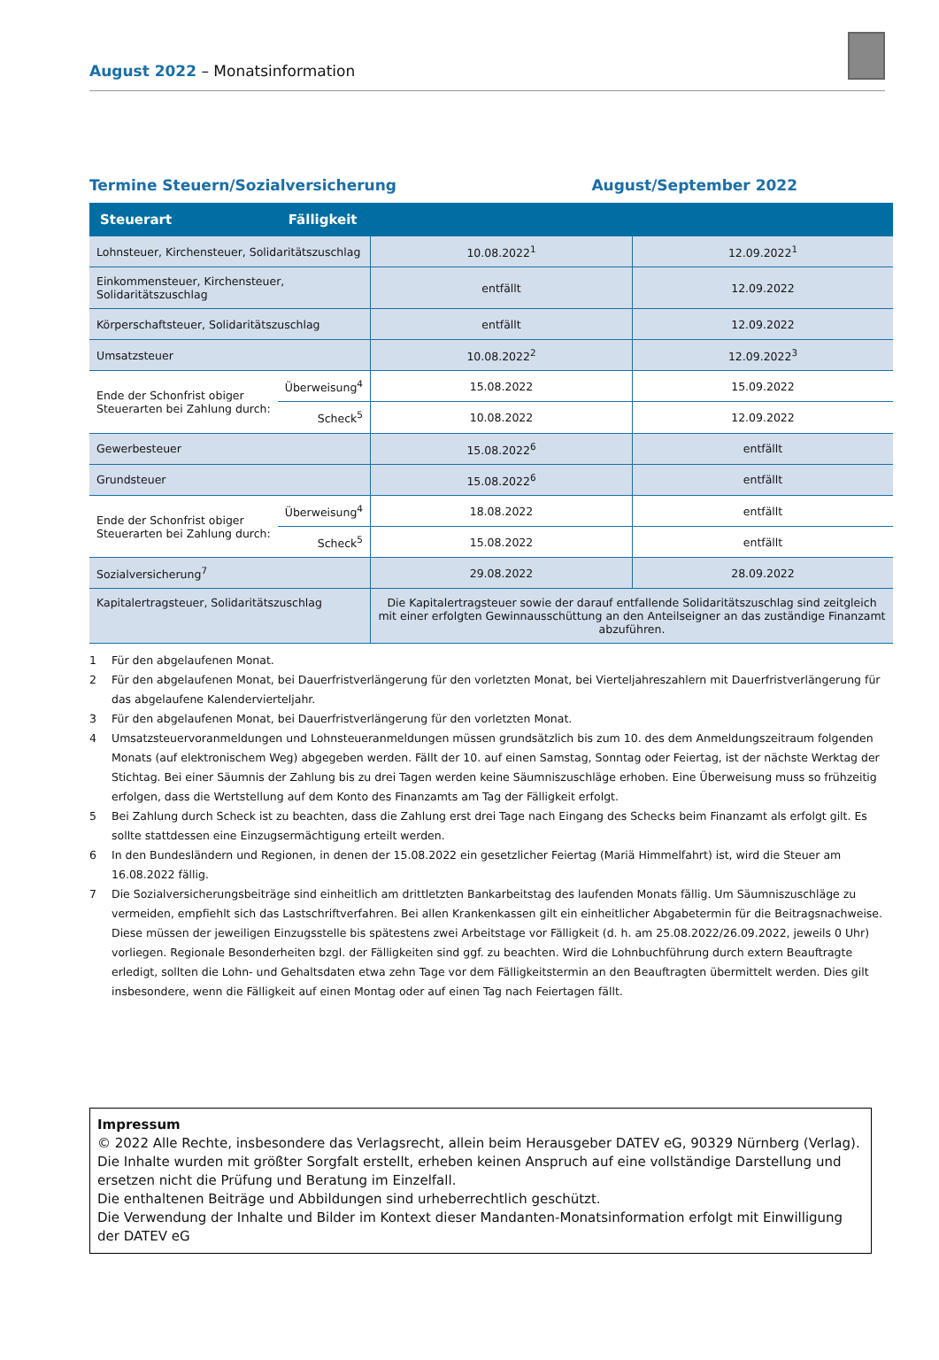August 2022 – Monatsinformation
Termine Steuern/Sozialversicherung August/September 2022
| Steuerart | Fälligkeit | | |
| --- | --- | --- | --- |
| Lohnsteuer, Kirchensteuer, Solidaritätszuschlag | | 10.08.2022<sup>1</sup> | 12.09.2022<sup>1</sup> |
| Einkommensteuer, Kirchensteuer, Solidaritätszuschlag | | entfällt | 12.09.2022 |
| Körperschaftsteuer, Solidaritätszuschlag | | entfällt | 12.09.2022 |
| Umsatzsteuer | | 10.08.2022<sup>2</sup> | 12.09.2022<sup>3</sup> |
| Ende der Schonfrist obiger Steuerarten bei Zahlung durch: | Überweisung<sup>4</sup> | 15.08.2022 | 15.09.2022 |
| | Scheck<sup>5</sup> | 10.08.2022 | 12.09.2022 |
| Gewerbesteuer | | 15.08.2022<sup>6</sup> | entfällt |
| Grundsteuer | | 15.08.2022<sup>6</sup> | entfällt |
| Ende der Schonfrist obiger Steuerarten bei Zahlung durch: | Überweisung<sup>4</sup> | 18.08.2022 | entfällt |
| | Scheck<sup>5</sup> | 15.08.2022 | entfällt |
| Sozialversicherung<sup>7</sup> | | 29.08.2022 | 28.09.2022 |
| Kapitalertragsteuer, Solidaritätszuschlag | | Die Kapitalertragsteuer sowie der darauf entfallende Solidaritätszuschlag sind zeitgleich mit einer erfolgten Gewinnausschüttung an den Anteilseigner an das zuständige Finanzamt abzuführen. | |
1 Für den abgelaufenen Monat.
2 Für den abgelaufenen Monat, bei Dauerfristverlängerung für den vorletzten Monat, bei Vierteljahreszahlern mit Dauerfristverlängerung für das abgelaufene Kalendervierteljahr.
3 Für den abgelaufenen Monat, bei Dauerfristverlängerung für den vorletzten Monat.
4 Umsatzsteuervoranmeldungen und Lohnsteueranmeldungen müssen grundsätzlich bis zum 10. des dem Anmeldungszeitraum folgenden Monats (auf elektronischem Weg) abgegeben werden. Fällt der 10. auf einen Samstag, Sonntag oder Feiertag, ist der nächste Werktag der Stichtag. Bei einer Säumnis der Zahlung bis zu drei Tagen werden keine Säumniszuschläge erhoben. Eine Überweisung muss so frühzeitig erfolgen, dass die Wertstellung auf dem Konto des Finanzamts am Tag der Fälligkeit erfolgt.
5 Bei Zahlung durch Scheck ist zu beachten, dass die Zahlung erst drei Tage nach Eingang des Schecks beim Finanzamt als erfolgt gilt. Es sollte stattdessen eine Einzugsermächtigung erteilt werden.
6 In den Bundesländern und Regionen, in denen der 15.08.2022 ein gesetzlicher Feiertag (Mariä Himmelfahrt) ist, wird die Steuer am 16.08.2022 fällig.
7 Die Sozialversicherungsbeiträge sind einheitlich am drittletzten Bankarbeitstag des laufenden Monats fällig. Um Säumniszuschläge zu vermeiden, empfiehlt sich das Lastschriftverfahren. Bei allen Krankenkassen gilt ein einheitlicher Abgabetermin für die Beitragsnachweise. Diese müssen der jeweiligen Einzugsstelle bis spätestens zwei Arbeitstage vor Fälligkeit (d. h. am 25.08.2022/26.09.2022, jeweils 0 Uhr) vorliegen. Regionale Besonderheiten bzgl. der Fälligkeiten sind ggf. zu beachten. Wird die Lohnbuchführung durch extern Beauftragte erledigt, sollten die Lohn- und Gehaltsdaten etwa zehn Tage vor dem Fälligkeitstermin an den Beauftragten übermittelt werden. Dies gilt insbesondere, wenn die Fälligkeit auf einen Montag oder auf einen Tag nach Feiertagen fällt.
Impressum
© 2022 Alle Rechte, insbesondere das Verlagsrecht, allein beim Herausgeber DATEV eG, 90329 Nürnberg (Verlag).
Die Inhalte wurden mit größter Sorgfalt erstellt, erheben keinen Anspruch auf eine vollständige Darstellung und ersetzen nicht die Prüfung und Beratung im Einzelfall.
Die enthaltenen Beiträge und Abbildungen sind urheberrechtlich geschützt.
Die Verwendung der Inhalte und Bilder im Kontext dieser Mandanten-Monatsinformation erfolgt mit Einwilligung der DATEV eG